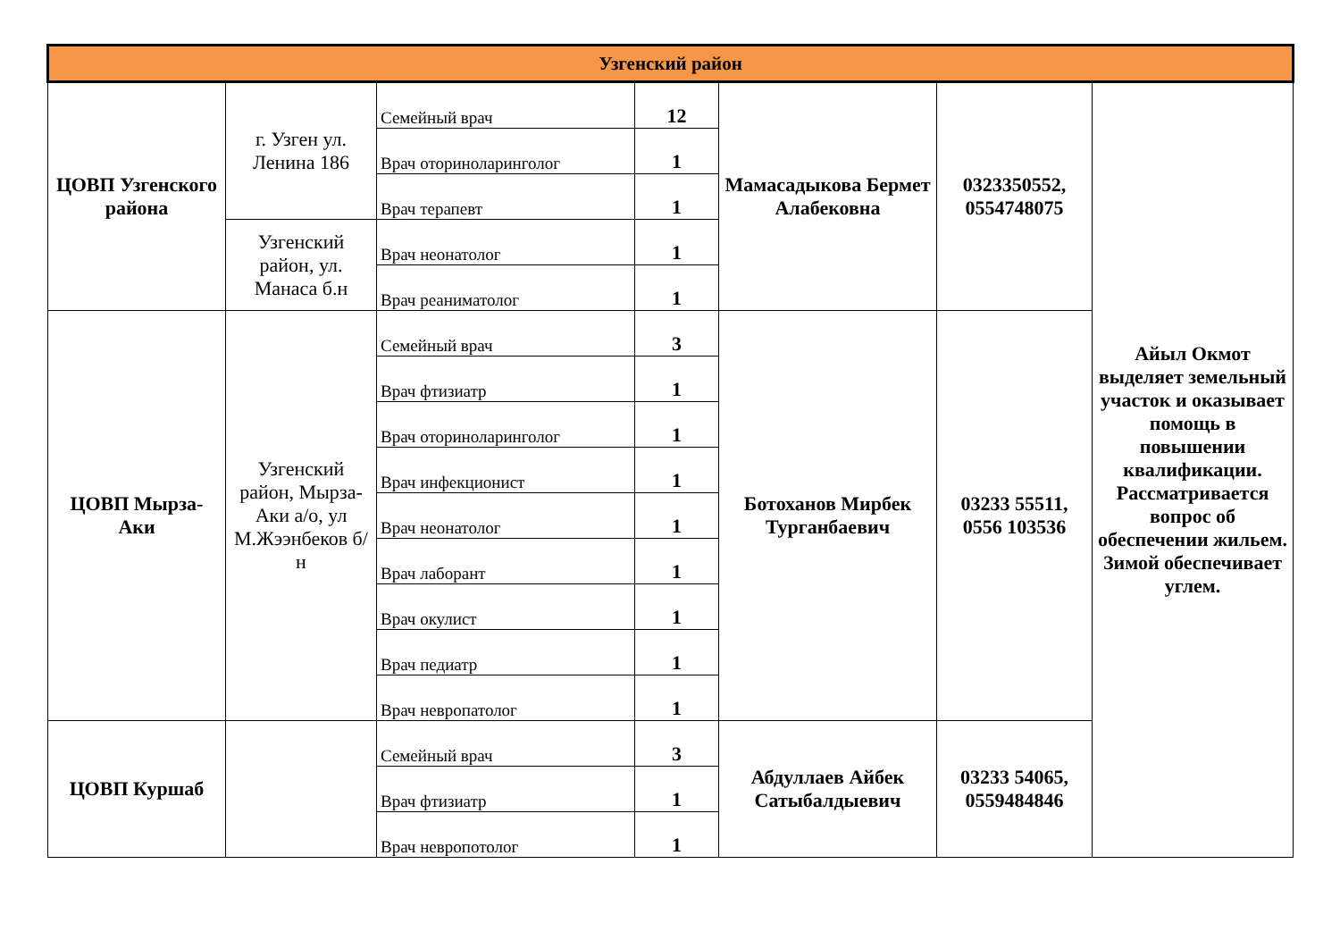| Узгенский район | | | | | | |
| ЦОВП Узгенского района | г. Узген ул. Ленина 186 | Семейный врач | 12 | Мамасадыкова Бермет Алабековна | 0323350552, 0554748075 | Айыл Окмот выделяет земельный участок и оказывает помощь в повышении квалификации. Рассматривается вопрос об обеспечении жильем. Зимой обеспечивает углем. |
| | | Врач оториноларинголог | 1 | | | |
| | | Врач терапевт | 1 | | | |
| | Узгенский район, ул. Манаса б.н | Врач неонатолог | 1 | | | |
| | | Врач реаниматолог | 1 | | | |
| ЦОВП Мырза-Аки | Узгенский район, Мырза-Аки а/о, ул М.Жээнбеков б/н | Семейный врач | 3 | Ботоханов Мирбек Турганбаевич | 03233 55511, 0556 103536 | |
| | | Врач фтизиатр | 1 | | | |
| | | Врач оториноларинголог | 1 | | | |
| | | Врач инфекционист | 1 | | | |
| | | Врач неонатолог | 1 | | | |
| | | Врач лаборант | 1 | | | |
| | | Врач окулист | 1 | | | |
| | | Врач педиатр | 1 | | | |
| | | Врач невропатолог | 1 | | | |
| ЦОВП Куршаб | | Семейный врач | 3 | Абдуллаев Айбек Сатыбалдыевич | 03233 54065, 0559484846 | |
| | | Врач фтизиатр | 1 | | | |
| | | Врач невропотолог | 1 | | | |